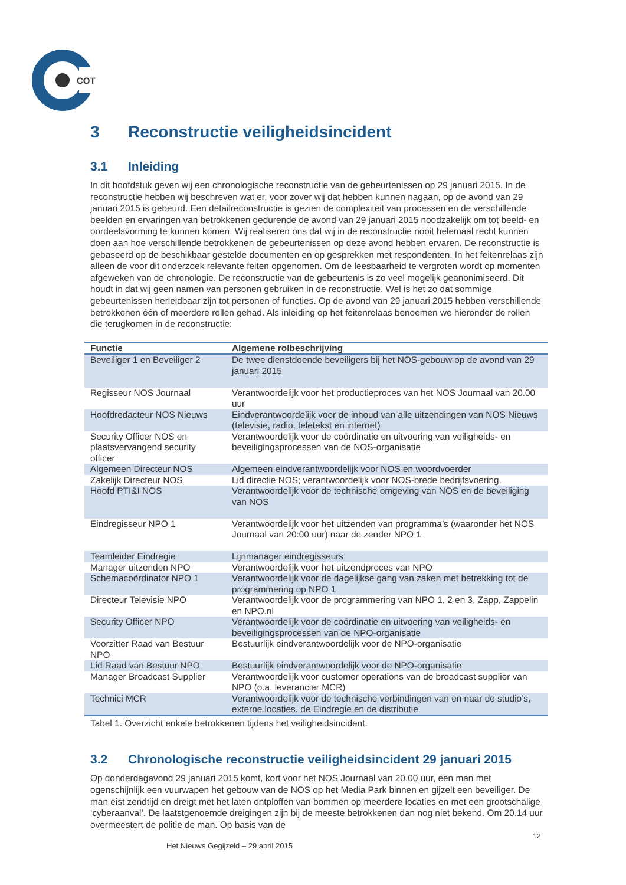COT
3 Reconstructie veiligheidsincident
3.1 Inleiding
In dit hoofdstuk geven wij een chronologische reconstructie van de gebeurtenissen op 29 januari 2015. In de reconstructie hebben wij beschreven wat er, voor zover wij dat hebben kunnen nagaan, op de avond van 29 januari 2015 is gebeurd. Een detailreconstructie is gezien de complexiteit van processen en de verschillende beelden en ervaringen van betrokkenen gedurende de avond van 29 januari 2015 noodzakelijk om tot beeld- en oordeelsvorming te kunnen komen. Wij realiseren ons dat wij in de reconstructie nooit helemaal recht kunnen doen aan hoe verschillende betrokkenen de gebeurtenissen op deze avond hebben ervaren. De reconstructie is gebaseerd op de beschikbaar gestelde documenten en op gesprekken met respondenten. In het feitenrelaas zijn alleen de voor dit onderzoek relevante feiten opgenomen. Om de leesbaarheid te vergroten wordt op momenten afgeweken van de chronologie. De reconstructie van de gebeurtenis is zo veel mogelijk geanonimiseerd. Dit houdt in dat wij geen namen van personen gebruiken in de reconstructie. Wel is het zo dat sommige gebeurtenissen herleidbaar zijn tot personen of functies. Op de avond van 29 januari 2015 hebben verschillende betrokkenen één of meerdere rollen gehad. Als inleiding op het feitenrelaas benoemen we hieronder de rollen die terugkomen in de reconstructie:
| Functie | Algemene rolbeschrijving |
| --- | --- |
| Beveiliger 1 en Beveiliger 2 | De twee dienstdoende beveiligers bij het NOS-gebouw op de avond van 29 januari 2015 |
| Regisseur NOS Journaal | Verantwoordelijk voor het productieproces van het NOS Journaal van 20.00 uur |
| Hoofdredacteur NOS Nieuws | Eindverantwoordelijk voor de inhoud van alle uitzendingen van NOS Nieuws (televisie, radio, teletekst en internet) |
| Security Officer NOS en plaatsvervangend security officer | Verantwoordelijk voor de coördinatie en uitvoering van veiligheids- en beveiligingsprocessen van de NOS-organisatie |
| Algemeen Directeur NOS | Algemeen eindverantwoordelijk voor NOS en woordvoerder |
| Zakelijk Directeur NOS | Lid directie NOS; verantwoordelijk voor NOS-brede bedrijfsvoering. |
| Hoofd PTI&I NOS | Verantwoordelijk voor de technische omgeving van NOS en de beveiliging van NOS |
| Eindregisseur NPO 1 | Verantwoordelijk voor het uitzenden van programma’s (waaronder het NOS Journaal van 20:00 uur) naar de zender NPO 1 |
| Teamleider Eindregie | Lijnmanager eindregisseurs |
| Manager uitzenden NPO | Verantwoordelijk voor het uitzendproces van NPO |
| Schemacoördinator NPO 1 | Verantwoordelijk voor de dagelijkse gang van zaken met betrekking tot de programmering op NPO 1 |
| Directeur Televisie NPO | Verantwoordelijk voor de programmering van NPO 1, 2 en 3, Zapp, Zappelin en NPO.nl |
| Security Officer NPO | Verantwoordelijk voor de coördinatie en uitvoering van veiligheids- en beveiligingsprocessen van de NPO-organisatie |
| Voorzitter Raad van Bestuur NPO | Bestuurlijk eindverantwoordelijk voor de NPO-organisatie |
| Lid Raad van Bestuur NPO | Bestuurlijk eindverantwoordelijk voor de NPO-organisatie |
| Manager Broadcast Supplier | Verantwoordelijk voor customer operations van de broadcast supplier van NPO (o.a. leverancier MCR) |
| Technici MCR | Verantwoordelijk voor de technische verbindingen van en naar de studio’s, externe locaties, de Eindregie en de distributie |
Tabel 1. Overzicht enkele betrokkenen tijdens het veiligheidsincident.
3.2 Chronologische reconstructie veiligheidsincident 29 januari 2015
Op donderdagavond 29 januari 2015 komt, kort voor het NOS Journaal van 20.00 uur, een man met ogenschijnlijk een vuurwapen het gebouw van de NOS op het Media Park binnen en gijzelt een beveiliger. De man eist zendtijd en dreigt met het laten ontploffen van bommen op meerdere locaties en met een grootschalige ‘cyberaanval’. De laatstgenoemde dreigingen zijn bij de meeste betrokkenen dan nog niet bekend. Om 20.14 uur overmeestert de politie de man. Op basis van de
12
Het Nieuws Gegijzeld – 29 april 2015